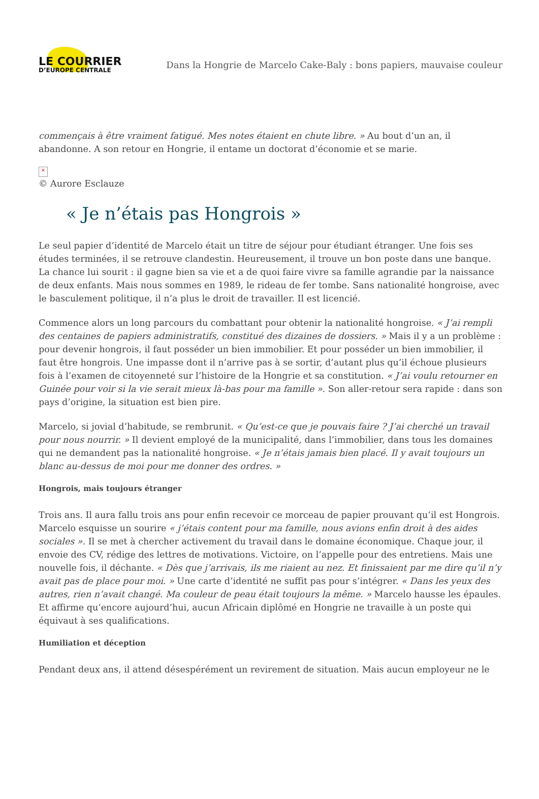LE COURRIER
D’EUROPE CENTRALE
Dans la Hongrie de Marcelo Cake-Baly : bons papiers, mauvaise couleur
commençais à être vraiment fatigué. Mes notes étaient en chute libre. » Au bout d’un an, il abandonne. A son retour en Hongrie, il entame un doctorat d’économie et se marie.
×
© Aurore Esclauze
« Je n’étais pas Hongrois »
Le seul papier d’identité de Marcelo était un titre de séjour pour étudiant étranger. Une fois ses études terminées, il se retrouve clandestin. Heureusement, il trouve un bon poste dans une banque. La chance lui sourit : il gagne bien sa vie et a de quoi faire vivre sa famille agrandie par la naissance de deux enfants. Mais nous sommes en 1989, le rideau de fer tombe. Sans nationalité hongroise, avec le basculement politique, il n’a plus le droit de travailler. Il est licencié.
Commence alors un long parcours du combattant pour obtenir la nationalité hongroise. « J’ai rempli des centaines de papiers administratifs, constitué des dizaines de dossiers. » Mais il y a un problème : pour devenir hongrois, il faut posséder un bien immobilier. Et pour posséder un bien immobilier, il faut être hongrois. Une impasse dont il n’arrive pas à se sortir, d’autant plus qu’il échoue plusieurs fois à l’examen de citoyenneté sur l’histoire de la Hongrie et sa constitution. « J’ai voulu retourner en Guinée pour voir si la vie serait mieux là-bas pour ma famille ». Son aller-retour sera rapide : dans son pays d’origine, la situation est bien pire.
Marcelo, si jovial d’habitude, se rembrunit. « Qu’est-ce que je pouvais faire ? J’ai cherché un travail pour nous nourrir. » Il devient employé de la municipalité, dans l’immobilier, dans tous les domaines qui ne demandent pas la nationalité hongroise. « Je n’étais jamais bien placé. Il y avait toujours un blanc au-dessus de moi pour me donner des ordres. »
Hongrois, mais toujours étranger
Trois ans. Il aura fallu trois ans pour enfin recevoir ce morceau de papier prouvant qu’il est Hongrois. Marcelo esquisse un sourire « j’étais content pour ma famille, nous avions enfin droit à des aides sociales ». Il se met à chercher activement du travail dans le domaine économique. Chaque jour, il envoie des CV, rédige des lettres de motivations. Victoire, on l’appelle pour des entretiens. Mais une nouvelle fois, il déchante. « Dès que j’arrivais, ils me riaient au nez. Et finissaient par me dire qu’il n’y avait pas de place pour moi. » Une carte d’identité ne suffit pas pour s’intégrer. « Dans les yeux des autres, rien n’avait changé. Ma couleur de peau était toujours la même. » Marcelo hausse les épaules. Et affirme qu’encore aujourd’hui, aucun Africain diplômé en Hongrie ne travaille à un poste qui équivaut à ses qualifications.
Humiliation et déception
Pendant deux ans, il attend désespérément un revirement de situation. Mais aucun employeur ne le